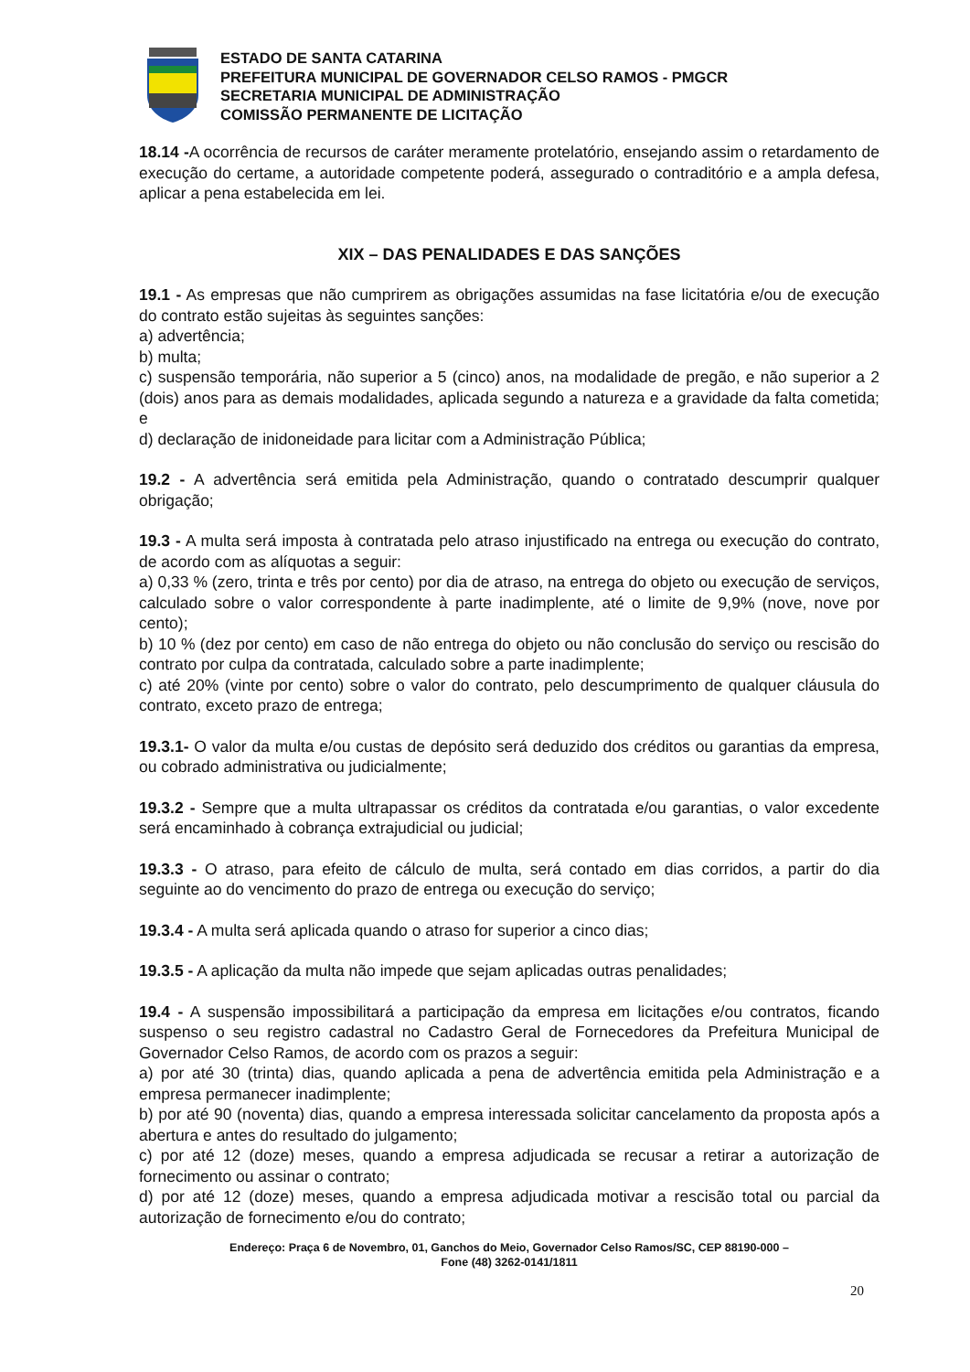ESTADO DE SANTA CATARINA
PREFEITURA MUNICIPAL DE GOVERNADOR CELSO RAMOS - PMGCR
SECRETARIA MUNICIPAL DE ADMINISTRAÇÃO
COMISSÃO PERMANENTE DE LICITAÇÃO
18.14 -A ocorrência de recursos de caráter meramente protelatório, ensejando assim o retardamento de execução do certame, a autoridade competente poderá, assegurado o contraditório e a ampla defesa, aplicar a pena estabelecida em lei.
XIX – DAS PENALIDADES E DAS SANÇÕES
19.1 - As empresas que não cumprirem as obrigações assumidas na fase licitatória e/ou de execução do contrato estão sujeitas às seguintes sanções:
a) advertência;
b) multa;
c) suspensão temporária, não superior a 5 (cinco) anos, na modalidade de pregão, e não superior a 2 (dois) anos para as demais modalidades, aplicada segundo a natureza e a gravidade da falta cometida; e
d) declaração de inidoneidade para licitar com a Administração Pública;
19.2 - A advertência será emitida pela Administração, quando o contratado descumprir qualquer obrigação;
19.3 - A multa será imposta à contratada pelo atraso injustificado na entrega ou execução do contrato, de acordo com as alíquotas a seguir:
a) 0,33 % (zero, trinta e três por cento) por dia de atraso, na entrega do objeto ou execução de serviços, calculado sobre o valor correspondente à parte inadimplente, até o limite de 9,9% (nove, nove por cento);
b) 10 % (dez por cento) em caso de não entrega do objeto ou não conclusão do serviço ou rescisão do contrato por culpa da contratada, calculado sobre a parte inadimplente;
c) até 20% (vinte por cento) sobre o valor do contrato, pelo descumprimento de qualquer cláusula do contrato, exceto prazo de entrega;
19.3.1- O valor da multa e/ou custas de depósito será deduzido dos créditos ou garantias da empresa, ou cobrado administrativa ou judicialmente;
19.3.2 - Sempre que a multa ultrapassar os créditos da contratada e/ou garantias, o valor excedente será encaminhado à cobrança extrajudicial ou judicial;
19.3.3 - O atraso, para efeito de cálculo de multa, será contado em dias corridos, a partir do dia seguinte ao do vencimento do prazo de entrega ou execução do serviço;
19.3.4 - A multa será aplicada quando o atraso for superior a cinco dias;
19.3.5 - A aplicação da multa não impede que sejam aplicadas outras penalidades;
19.4 - A suspensão impossibilitará a participação da empresa em licitações e/ou contratos, ficando suspenso o seu registro cadastral no Cadastro Geral de Fornecedores da Prefeitura Municipal de Governador Celso Ramos, de acordo com os prazos a seguir:
a) por até 30 (trinta) dias, quando aplicada a pena de advertência emitida pela Administração e a empresa permanecer inadimplente;
b) por até 90 (noventa) dias, quando a empresa interessada solicitar cancelamento da proposta após a abertura e antes do resultado do julgamento;
c) por até 12 (doze) meses, quando a empresa adjudicada se recusar a retirar a autorização de fornecimento ou assinar o contrato;
d) por até 12 (doze) meses, quando a empresa adjudicada motivar a rescisão total ou parcial da autorização de fornecimento e/ou do contrato;
Endereço: Praça 6 de Novembro, 01, Ganchos do Meio, Governador Celso Ramos/SC, CEP 88190-000 –
Fone (48) 3262-0141/1811
20